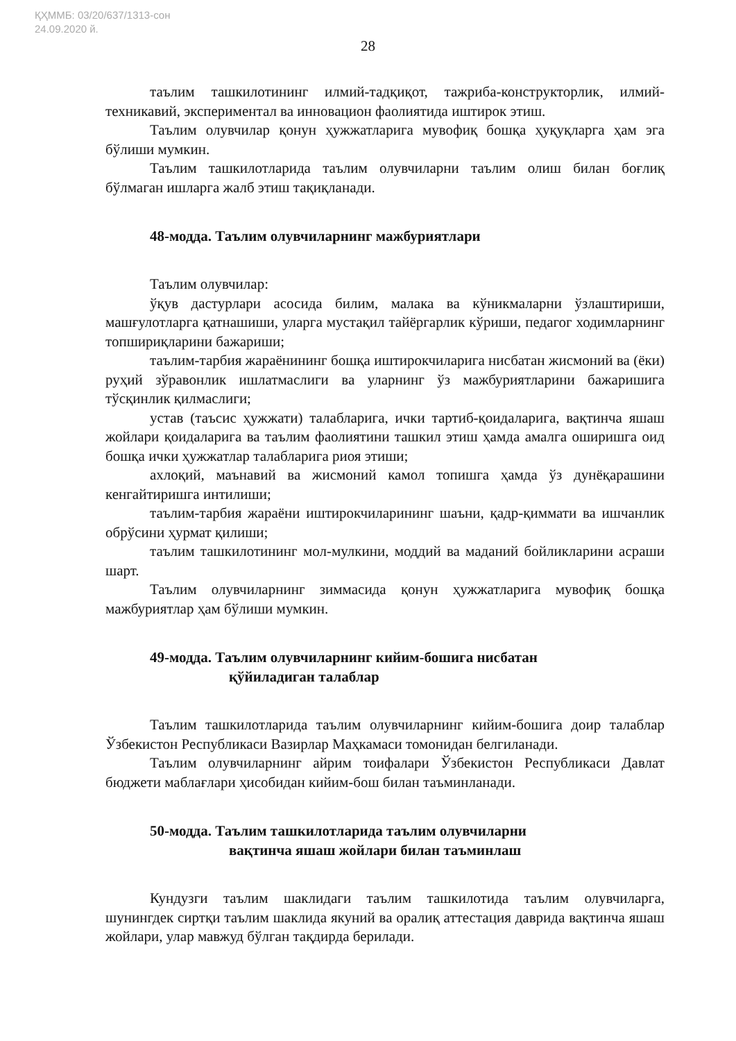ҚҲММБ: 03/20/637/1313-сон
24.09.2020 й.
28
таълим ташкилотининг илмий-тадқиқот, тажриба-конструкторлик, илмий-техникавий, экспериментал ва инновацион фаолиятида иштирок этиш.
Таълим олувчилар қонун ҳужжатларига мувофиқ бошқа ҳуқуқларга ҳам эга бўлиши мумкин.
Таълим ташкилотларида таълим олувчиларни таълим олиш билан боғлиқ бўлмаган ишларга жалб этиш тақиқланади.
48-модда. Таълим олувчиларнинг мажбуриятлари
Таълим олувчилар:
ўқув дастурлари асосида билим, малака ва кўникмаларни ўзлаштириши, машғулотларга қатнашиши, уларга мустақил тайёргарлик кўриши, педагог ходимларнинг топшириқларини бажариши;
таълим-тарбия жараёнининг бошқа иштирокчиларига нисбатан жисмоний ва (ёки) руҳий зўравонлик ишлатмаслиги ва уларнинг ўз мажбуриятларини бажаришига тўсқинлик қилмаслиги;
устав (таъсис ҳужжати) талабларига, ички тартиб-қоидаларига, вақтинча яшаш жойлари қоидаларига ва таълим фаолиятини ташкил этиш ҳамда амалга оширишга оид бошқа ички ҳужжатлар талабларига риоя этиши;
ахлоқий, маънавий ва жисмоний камол топишга ҳамда ўз дунёқарашини кенгайтиришга интилиши;
таълим-тарбия жараёни иштирокчиларининг шаъни, қадр-қиммати ва ишчанлик обрўсини ҳурмат қилиши;
таълим ташкилотининг мол-мулкини, моддий ва маданий бойликларини асраши шарт.
Таълим олувчиларнинг зиммасида қонун ҳужжатларига мувофиқ бошқа мажбуриятлар ҳам бўлиши мумкин.
49-модда. Таълим олувчиларнинг кийим-бошига нисбатан
қўйиладиган талаблар
Таълим ташкилотларида таълим олувчиларнинг кийим-бошига доир талаблар Ўзбекистон Республикаси Вазирлар Маҳкамаси томонидан белгиланади.
Таълим олувчиларнинг айрим тоифалари Ўзбекистон Республикаси Давлат бюджети маблағлари ҳисобидан кийим-бош билан таъминланади.
50-модда. Таълим ташкилотларида таълим олувчиларни
вақтинча яшаш жойлари билан таъминлаш
Кундузги таълим шаклидаги таълим ташкилотида таълим олувчиларга, шунингдек сиртқи таълим шаклида якуний ва оралиқ аттестация даврида вақтинча яшаш жойлари, улар мавжуд бўлган тақдирда берилади.